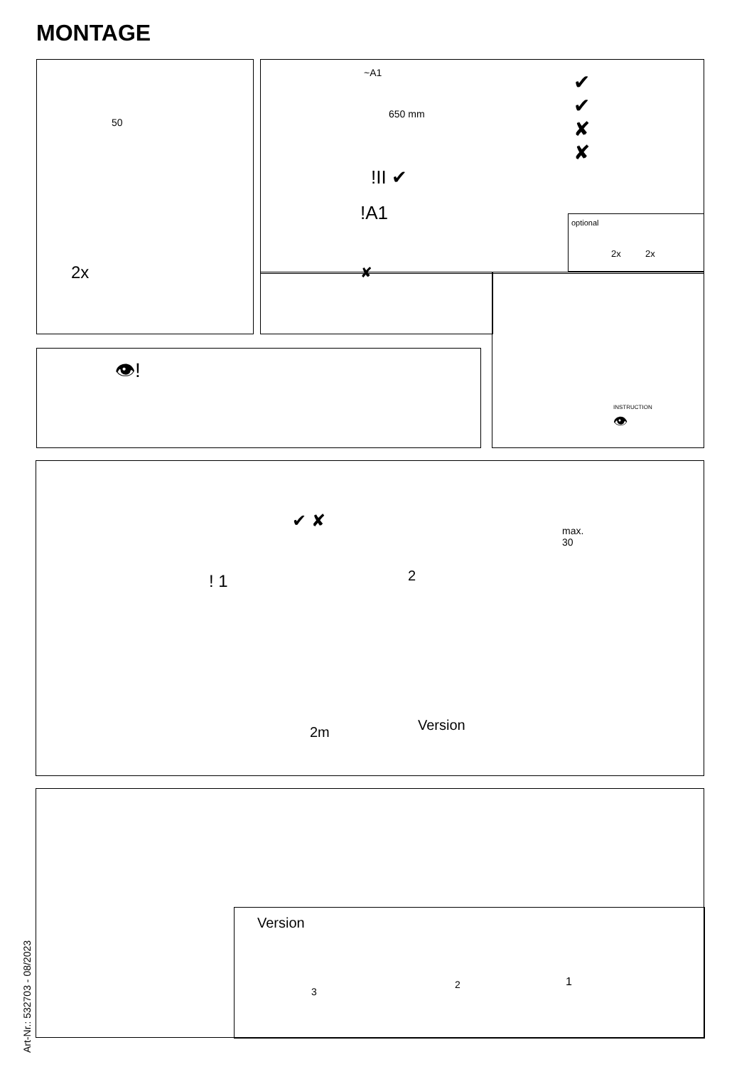MONTAGE
2x
50
~A1
650 mm
!II ✔
!A1
✔
✔
✘
✘
optional
2x 2x
✘
INSTRUCTION
👁
👁!
✔ ✘
max.
30
! 1 2
2m Version
Version
3
2 1
Art-Nr.: 532703 - 08/2023